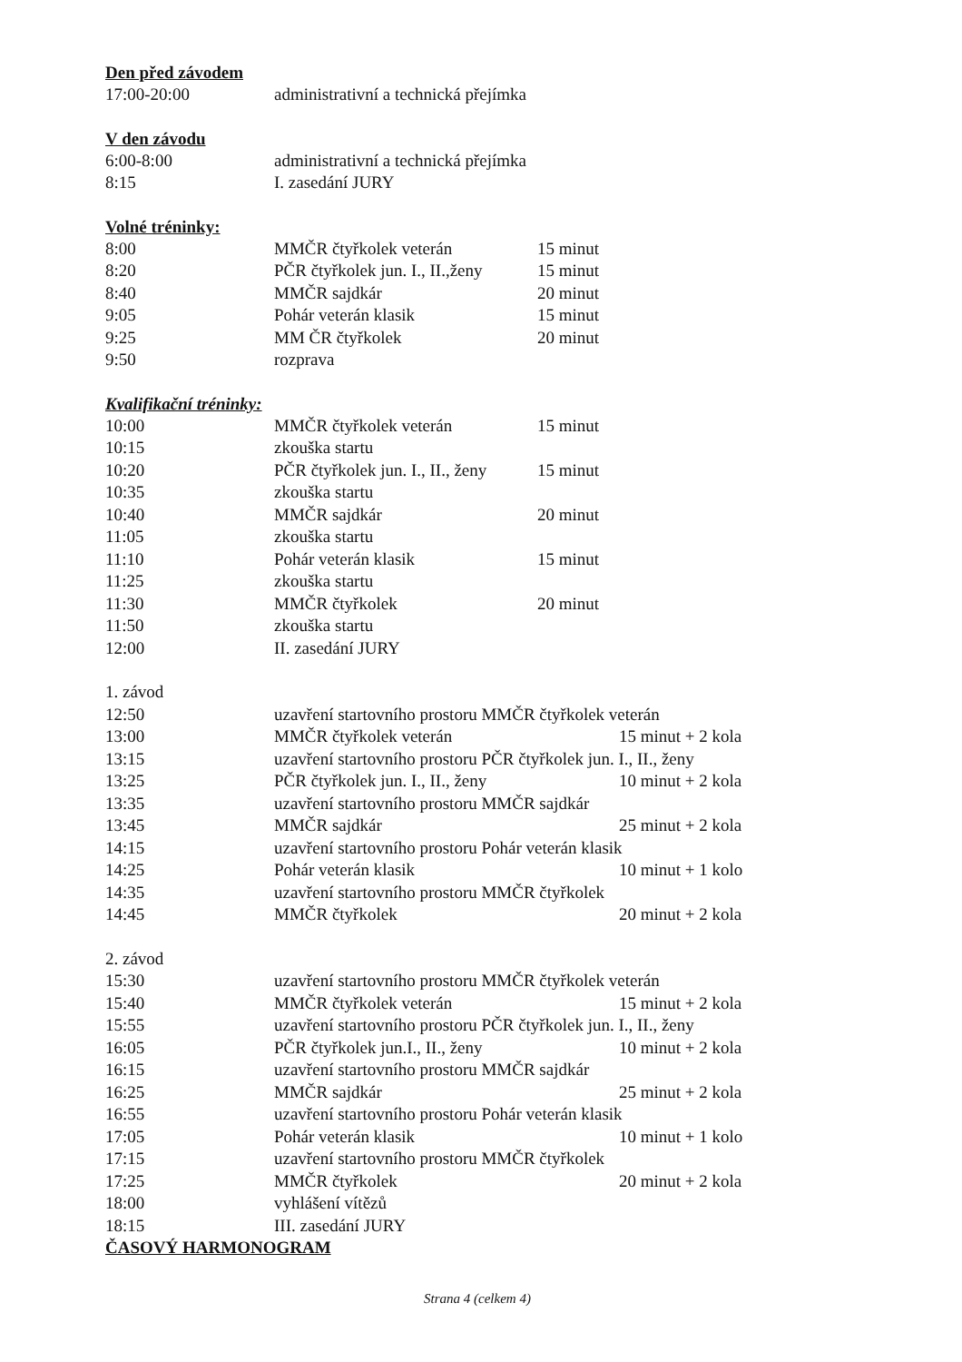Den před závodem
| 17:00-20:00 | administrativní a technická přejímka |
V den závodu
| 6:00-8:00 | administrativní a technická přejímka |
| 8:15 | I. zasedání JURY |
Volné tréninky:
| 8:00 | MMČR čtyřkolek veterán | 15 minut |
| 8:20 | PČR čtyřkolek jun. I., II.,ženy | 15 minut |
| 8:40 | MMČR sajdkár | 20 minut |
| 9:05 | Pohár veterán klasik | 15 minut |
| 9:25 | MM ČR čtyřkolek | 20 minut |
| 9:50 | rozprava | |
Kvalifikační tréninky:
| 10:00 | MMČR čtyřkolek veterán | 15 minut |
| 10:15 | zkouška startu | |
| 10:20 | PČR čtyřkolek jun. I., II., ženy | 15 minut |
| 10:35 | zkouška startu | |
| 10:40 | MMČR sajdkár | 20 minut |
| 11:05 | zkouška startu | |
| 11:10 | Pohár veterán klasik | 15 minut |
| 11:25 | zkouška startu | |
| 11:30 | MMČR čtyřkolek | 20 minut |
| 11:50 | zkouška startu | |
| 12:00 | II. zasedání JURY | |
| 1. závod | | |
| 12:50 | uzavření startovního prostoru MMČR čtyřkolek veterán | |
| 13:00 | MMČR čtyřkolek veterán | 15 minut + 2 kola |
| 13:15 | uzavření startovního prostoru PČR čtyřkolek jun. I., II., ženy | |
| 13:25 | PČR čtyřkolek jun. I., II., ženy | 10 minut + 2 kola |
| 13:35 | uzavření startovního prostoru MMČR sajdkár | |
| 13:45 | MMČR sajdkár | 25 minut + 2 kola |
| 14:15 | uzavření startovního prostoru Pohár veterán klasik | |
| 14:25 | Pohár veterán klasik | 10 minut + 1 kolo |
| 14:35 | uzavření startovního prostoru MMČR čtyřkolek | |
| 14:45 | MMČR čtyřkolek | 20 minut + 2 kola |
| 2. závod | | |
| 15:30 | uzavření startovního prostoru MMČR čtyřkolek veterán | |
| 15:40 | MMČR čtyřkolek veterán | 15 minut + 2 kola |
| 15:55 | uzavření startovního prostoru PČR čtyřkolek jun. I., II., ženy | |
| 16:05 | PČR čtyřkolek jun.I., II., ženy | 10 minut + 2 kola |
| 16:15 | uzavření startovního prostoru MMČR sajdkár | |
| 16:25 | MMČR sajdkár | 25 minut + 2 kola |
| 16:55 | uzavření startovního prostoru Pohár veterán klasik | |
| 17:05 | Pohár veterán klasik | 10 minut + 1 kolo |
| 17:15 | uzavření startovního prostoru MMČR čtyřkolek | |
| 17:25 | MMČR čtyřkolek | 20 minut + 2 kola |
| 18:00 | vyhlášení vítězů | |
| 18:15 | III. zasedání JURY | |
ČASOVÝ HARMONOGRAM
Strana 4 (celkem 4)